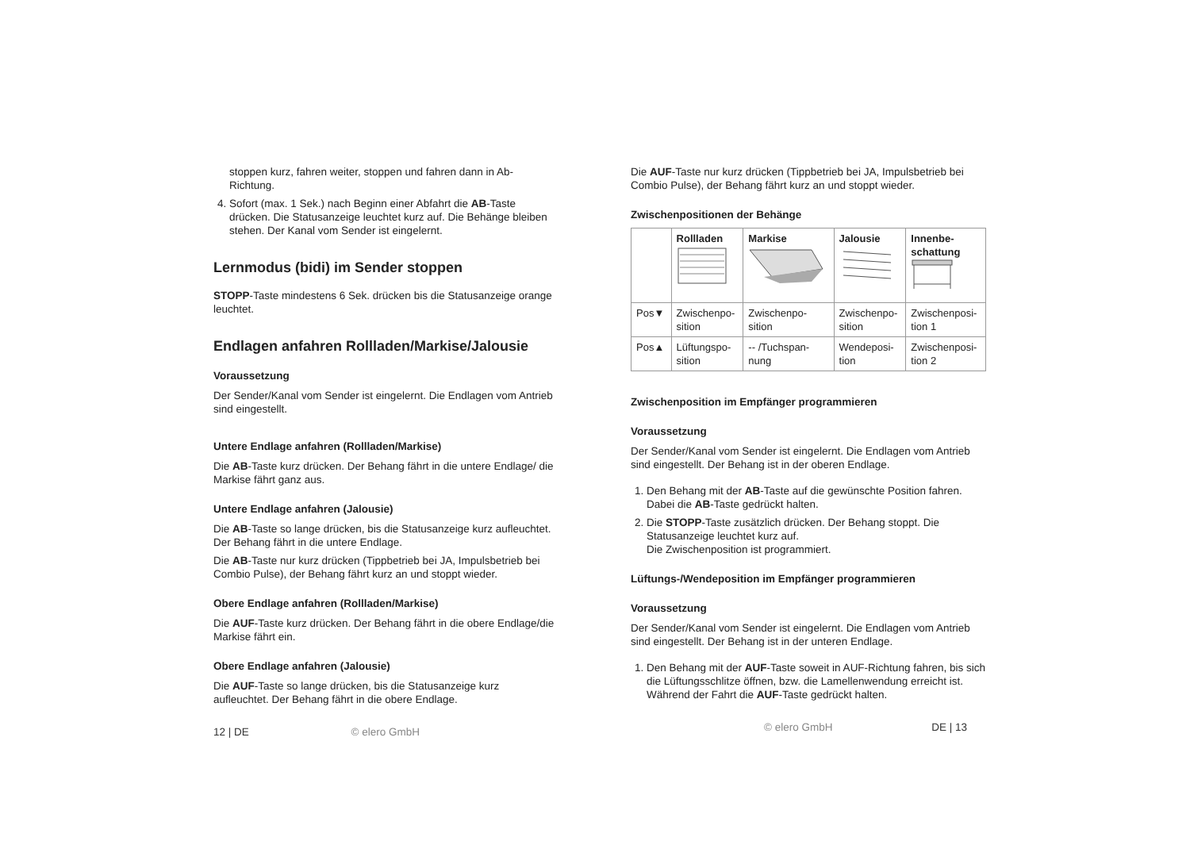stoppen kurz, fahren weiter, stoppen und fahren dann in Ab-Richtung.
4. Sofort (max. 1 Sek.) nach Beginn einer Abfahrt die AB-Taste drücken. Die Statusanzeige leuchtet kurz auf. Die Behänge bleiben stehen. Der Kanal vom Sender ist eingelernt.
Lernmodus (bidi) im Sender stoppen
STOPP-Taste mindestens 6 Sek. drücken bis die Statusanzeige orange leuchtet.
Endlagen anfahren Rollladen/Markise/Jalousie
Voraussetzung
Der Sender/Kanal vom Sender ist eingelernt. Die Endlagen vom Antrieb sind eingestellt.
Untere Endlage anfahren (Rollladen/Markise)
Die AB-Taste kurz drücken. Der Behang fährt in die untere Endlage/ die Markise fährt ganz aus.
Untere Endlage anfahren (Jalousie)
Die AB-Taste so lange drücken, bis die Statusanzeige kurz aufleuchtet. Der Behang fährt in die untere Endlage.
Die AB-Taste nur kurz drücken (Tippbetrieb bei JA, Impulsbetrieb bei Combio Pulse), der Behang fährt kurz an und stoppt wieder.
Obere Endlage anfahren (Rollladen/Markise)
Die AUF-Taste kurz drücken. Der Behang fährt in die obere Endlage/die Markise fährt ein.
Obere Endlage anfahren (Jalousie)
Die AUF-Taste so lange drücken, bis die Statusanzeige kurz aufleuchtet. Der Behang fährt in die obere Endlage.
12 | DE © elero GmbH
Die AUF-Taste nur kurz drücken (Tippbetrieb bei JA, Impulsbetrieb bei Combio Pulse), der Behang fährt kurz an und stoppt wieder.
Zwischenpositionen der Behänge
| | Rollladen | Markise | Jalousie | Innenbe- schattung |
| --- | --- | --- | --- | --- |
| Pos▼ | Zwischenpo- sition | Zwischenpo- sition | Zwischenpo- sition | Zwischenposi- tion 1 |
| Pos▲ | Lüftungspo- sition | -- /Tuchspan- nung | Wendeposi- tion | Zwischenposi- tion 2 |
Zwischenposition im Empfänger programmieren
Voraussetzung
Der Sender/Kanal vom Sender ist eingelernt. Die Endlagen vom Antrieb sind eingestellt. Der Behang ist in der oberen Endlage.
1. Den Behang mit der AB-Taste auf die gewünschte Position fahren. Dabei die AB-Taste gedrückt halten.
2. Die STOPP-Taste zusätzlich drücken. Der Behang stoppt. Die Statusanzeige leuchtet kurz auf.
Die Zwischenposition ist programmiert.
Lüftungs-/Wendeposition im Empfänger programmieren
Voraussetzung
Der Sender/Kanal vom Sender ist eingelernt. Die Endlagen vom Antrieb sind eingestellt. Der Behang ist in der unteren Endlage.
1. Den Behang mit der AUF-Taste soweit in AUF-Richtung fahren, bis sich die Lüftungsschlitze öffnen, bzw. die Lamellenwendung erreicht ist. Während der Fahrt die AUF-Taste gedrückt halten.
© elero GmbH DE | 13